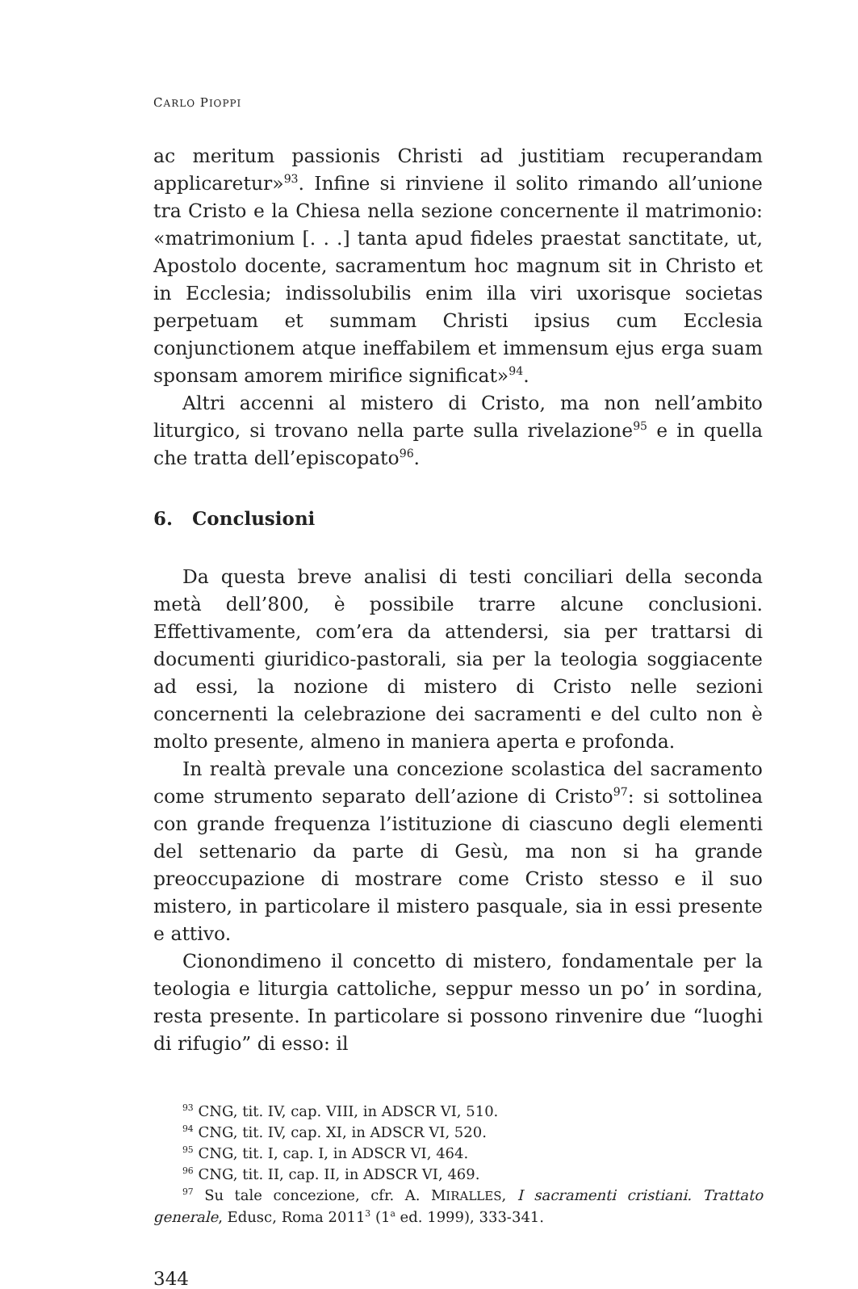CARLO PIOPPI
ac meritum passionis Christi ad justitiam recuperandam applicaretur»<sup>93</sup>. Infine si rinviene il solito rimando all’unione tra Cristo e la Chiesa nella sezione concernente il matrimonio: «matrimonium [. . .] tanta apud fideles praestat sanctitate, ut, Apostolo docente, sacramentum hoc magnum sit in Christo et in Ecclesia; indissolubilis enim illa viri uxorisque societas perpetuam et summam Christi ipsius cum Ecclesia conjunctionem atque ineffabilem et immensum ejus erga suam sponsam amorem mirifice significat»<sup>94</sup>.
Altri accenni al mistero di Cristo, ma non nell’ambito liturgico, si trovano nella parte sulla rivelazione<sup>95</sup> e in quella che tratta dell’episcopato<sup>96</sup>.
6. Conclusioni
Da questa breve analisi di testi conciliari della seconda metà dell’800, è possibile trarre alcune conclusioni. Effettivamente, com’era da attendersi, sia per trattarsi di documenti giuridico-pastorali, sia per la teologia soggiacente ad essi, la nozione di mistero di Cristo nelle sezioni concernenti la celebrazione dei sacramenti e del culto non è molto presente, almeno in maniera aperta e profonda.
In realtà prevale una concezione scolastica del sacramento come strumento separato dell’azione di Cristo<sup>97</sup>: si sottolinea con grande frequenza l’istituzione di ciascuno degli elementi del settenario da parte di Gesù, ma non si ha grande preoccupazione di mostrare come Cristo stesso e il suo mistero, in particolare il mistero pasquale, sia in essi presente e attivo.
Cionondimeno il concetto di mistero, fondamentale per la teologia e liturgia cattoliche, seppur messo un po’ in sordina, resta presente. In particolare si possono rinvenire due “luoghi di rifugio” di esso: il
<sup>93</sup> CNG, tit. IV, cap. VIII, in ADSCR VI, 510.
<sup>94</sup> CNG, tit. IV, cap. XI, in ADSCR VI, 520.
<sup>95</sup> CNG, tit. I, cap. I, in ADSCR VI, 464.
<sup>96</sup> CNG, tit. II, cap. II, in ADSCR VI, 469.
<sup>97</sup> Su tale concezione, cfr. A. MIRALLES, I sacramenti cristiani. Trattato generale, Edusc, Roma 2011<sup>3</sup> (1<sup>a</sup> ed. 1999), 333-341.
344